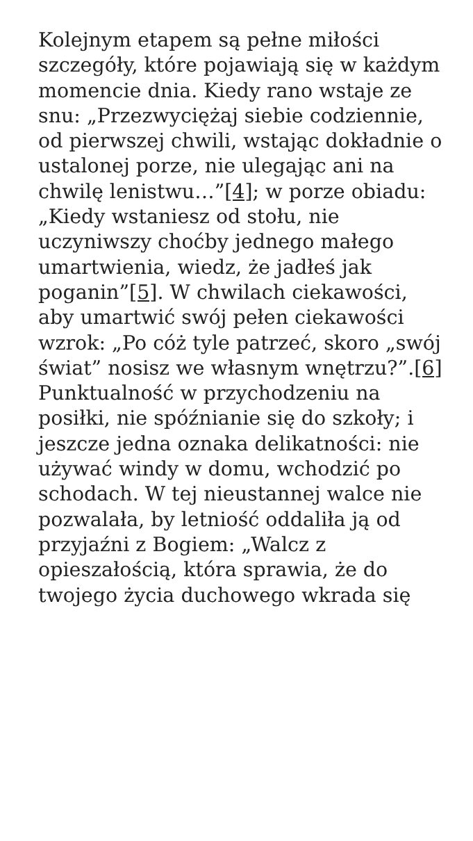Kolejnym etapem są pełne miłości szczegóły, które pojawiają się w każdym momencie dnia. Kiedy rano wstaje ze snu: „Przezwyciężaj siebie codziennie, od pierwszej chwili, wstając dokładnie o ustalonej porze, nie ulegając ani na chwilę lenistwu…”[4]; w porze obiadu: „Kiedy wstaniesz od stołu, nie uczyniwszy choćby jednego małego umartwienia, wiedz, że jadłeś jak poganin”[5]. W chwilach ciekawości, aby umartwić swój pełen ciekawości wzrok: „Po cóż tyle patrzeć, skoro „swój świat” nosisz we własnym wnętrzu?”.[6] Punktualność w przychodzeniu na posiłki, nie spóźnianie się do szkoły; i jeszcze jedna oznaka delikatności: nie używać windy w domu, wchodzić po schodach. W tej nieustannej walce nie pozwalała, by letniość oddaliła ją od przyjaźni z Bogiem: „Walcz z opieszałością, która sprawia, że do twojego życia duchowego wkrada się